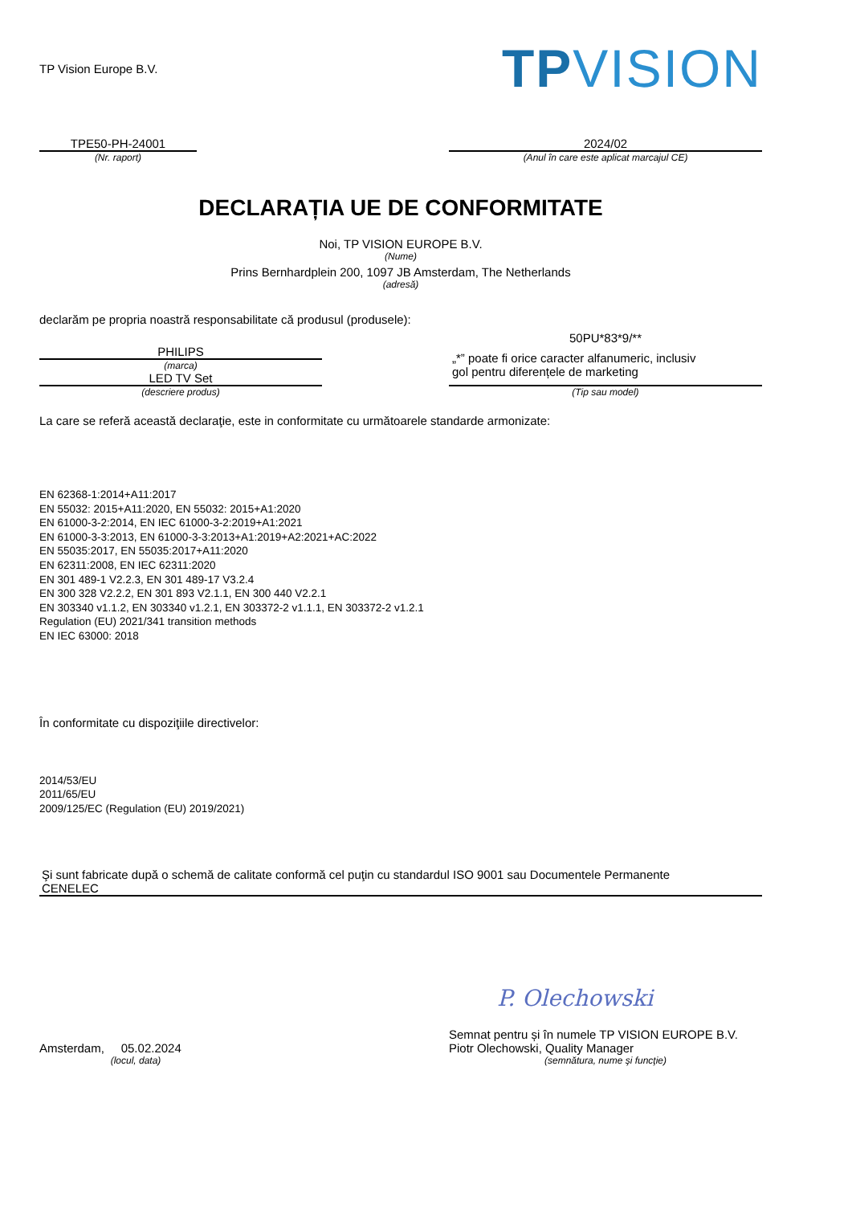TP Vision Europe B.V.
TPVISION
TPE50-PH-24001
(Nr. raport)
2024/02
(Anul în care este aplicat marcajul CE)
DECLARAȚIA UE DE CONFORMITATE
Noi, TP VISION EUROPE B.V.
(Nume)
Prins Bernhardplein 200, 1097 JB Amsterdam, The Netherlands
(adresă)
declarăm pe propria noastră responsabilitate că produsul (produsele):
PHILIPS
(marca)
LED TV Set
(descriere produs)
50PU*83*9/**
„*” poate fi orice caracter alfanumeric, inclusiv
gol pentru diferențele de marketing
(Tip sau model)
La care se referă această declaraţie, este in conformitate cu următoarele standarde armonizate:
EN 62368-1:2014+A11:2017
EN 55032: 2015+A11:2020, EN 55032: 2015+A1:2020
EN 61000-3-2:2014, EN IEC 61000-3-2:2019+A1:2021
EN 61000-3-3:2013, EN 61000-3-3:2013+A1:2019+A2:2021+AC:2022
EN 55035:2017, EN 55035:2017+A11:2020
EN 62311:2008, EN IEC 62311:2020
EN 301 489-1 V2.2.3, EN 301 489-17 V3.2.4
EN 300 328 V2.2.2, EN 301 893 V2.1.1, EN 300 440 V2.2.1
EN 303340 v1.1.2, EN 303340 v1.2.1, EN 303372-2 v1.1.1, EN 303372-2 v1.2.1
Regulation (EU) 2021/341 transition methods
EN IEC 63000: 2018
În conformitate cu dispoziţiile directivelor:
2014/53/EU
2011/65/EU
2009/125/EC (Regulation (EU) 2019/2021)
Şi sunt fabricate după o schemă de calitate conformă cel puţin cu standardul ISO 9001 sau Documentele Permanente
CENELEC
Amsterdam, 05.02.2024
(locul, data)
P. Olechowski
Semnat pentru și în numele TP VISION EUROPE B.V.
Piotr Olechowski, Quality Manager
(semnătura, nume şi funcţie)